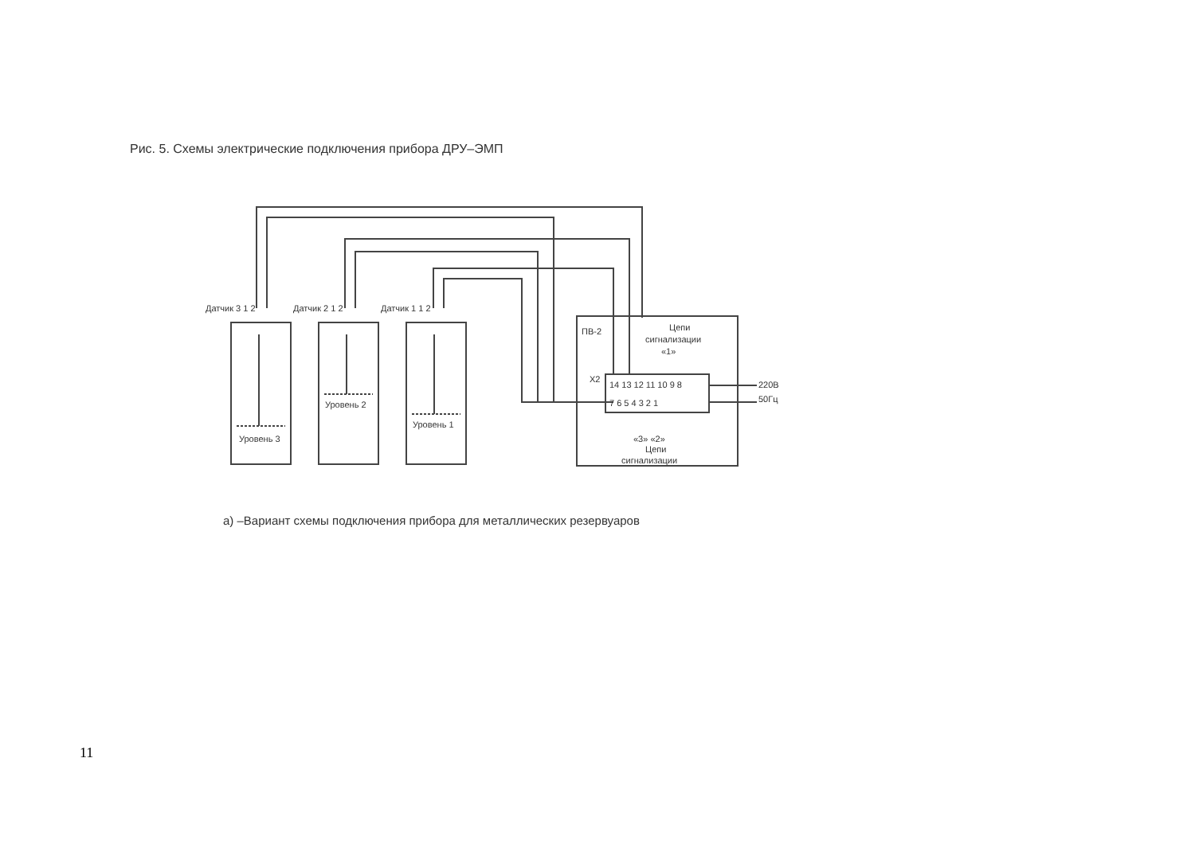Рис. 5. Схемы электрические подключения прибора ДРУ–ЭМП
Датчик 3 1 2
Датчик 2 1 2
Датчик 1 1 2
Уровень 3
Уровень 2
Уровень 1
ПВ-2
Цепи
сигнализации
«1»
X2
14 13 12 11 10 9 8
7 6 5 4 3 2 1
220В
50Гц
«3» «2»
Цепи
сигнализации
а) –Вариант схемы подключения прибора для металлических резервуаров
11